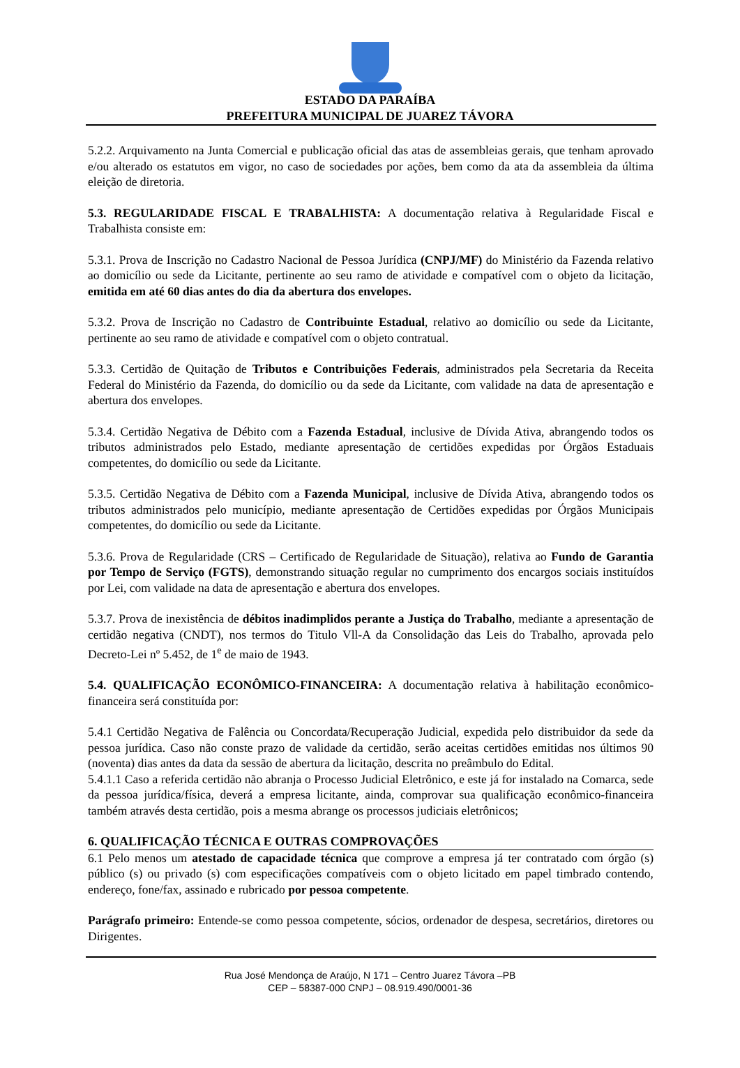ESTADO DA PARAÍBA
PREFEITURA MUNICIPAL DE JUAREZ TÁVORA
5.2.2. Arquivamento na Junta Comercial e publicação oficial das atas de assembleias gerais, que tenham aprovado e/ou alterado os estatutos em vigor, no caso de sociedades por ações, bem como da ata da assembleia da última eleição de diretoria.
5.3. REGULARIDADE FISCAL E TRABALHISTA: A documentação relativa à Regularidade Fiscal e Trabalhista consiste em:
5.3.1. Prova de Inscrição no Cadastro Nacional de Pessoa Jurídica (CNPJ/MF) do Ministério da Fazenda relativo ao domicílio ou sede da Licitante, pertinente ao seu ramo de atividade e compatível com o objeto da licitação, emitida em até 60 dias antes do dia da abertura dos envelopes.
5.3.2. Prova de Inscrição no Cadastro de Contribuinte Estadual, relativo ao domicílio ou sede da Licitante, pertinente ao seu ramo de atividade e compatível com o objeto contratual.
5.3.3. Certidão de Quitação de Tributos e Contribuições Federais, administrados pela Secretaria da Receita Federal do Ministério da Fazenda, do domicílio ou da sede da Licitante, com validade na data de apresentação e abertura dos envelopes.
5.3.4. Certidão Negativa de Débito com a Fazenda Estadual, inclusive de Dívida Ativa, abrangendo todos os tributos administrados pelo Estado, mediante apresentação de certidões expedidas por Órgãos Estaduais competentes, do domicílio ou sede da Licitante.
5.3.5. Certidão Negativa de Débito com a Fazenda Municipal, inclusive de Dívida Ativa, abrangendo todos os tributos administrados pelo município, mediante apresentação de Certidões expedidas por Órgãos Municipais competentes, do domicílio ou sede da Licitante.
5.3.6. Prova de Regularidade (CRS – Certificado de Regularidade de Situação), relativa ao Fundo de Garantia por Tempo de Serviço (FGTS), demonstrando situação regular no cumprimento dos encargos sociais instituídos por Lei, com validade na data de apresentação e abertura dos envelopes.
5.3.7. Prova de inexistência de débitos inadimplidos perante a Justiça do Trabalho, mediante a apresentação de certidão negativa (CNDT), nos termos do Titulo Vll-A da Consolidação das Leis do Trabalho, aprovada pelo Decreto-Lei nº 5.452, de 1<sup>e</sup> de maio de 1943.
5.4. QUALIFICAÇÃO ECONÔMICO-FINANCEIRA: A documentação relativa à habilitação econômico-financeira será constituída por:
5.4.1 Certidão Negativa de Falência ou Concordata/Recuperação Judicial, expedida pelo distribuidor da sede da pessoa jurídica. Caso não conste prazo de validade da certidão, serão aceitas certidões emitidas nos últimos 90 (noventa) dias antes da data da sessão de abertura da licitação, descrita no preâmbulo do Edital.
5.4.1.1 Caso a referida certidão não abranja o Processo Judicial Eletrônico, e este já for instalado na Comarca, sede da pessoa jurídica/física, deverá a empresa licitante, ainda, comprovar sua qualificação econômico-financeira também através desta certidão, pois a mesma abrange os processos judiciais eletrônicos;
6. QUALIFICAÇÃO TÉCNICA E OUTRAS COMPROVAÇÕES
6.1 Pelo menos um atestado de capacidade técnica que comprove a empresa já ter contratado com órgão (s) público (s) ou privado (s) com especificações compatíveis com o objeto licitado em papel timbrado contendo, endereço, fone/fax, assinado e rubricado por pessoa competente.
Parágrafo primeiro: Entende-se como pessoa competente, sócios, ordenador de despesa, secretários, diretores ou Dirigentes.
Rua José Mendonça de Araújo, N 171 – Centro Juarez Távora –PB
CEP – 58387-000 CNPJ – 08.919.490/0001-36